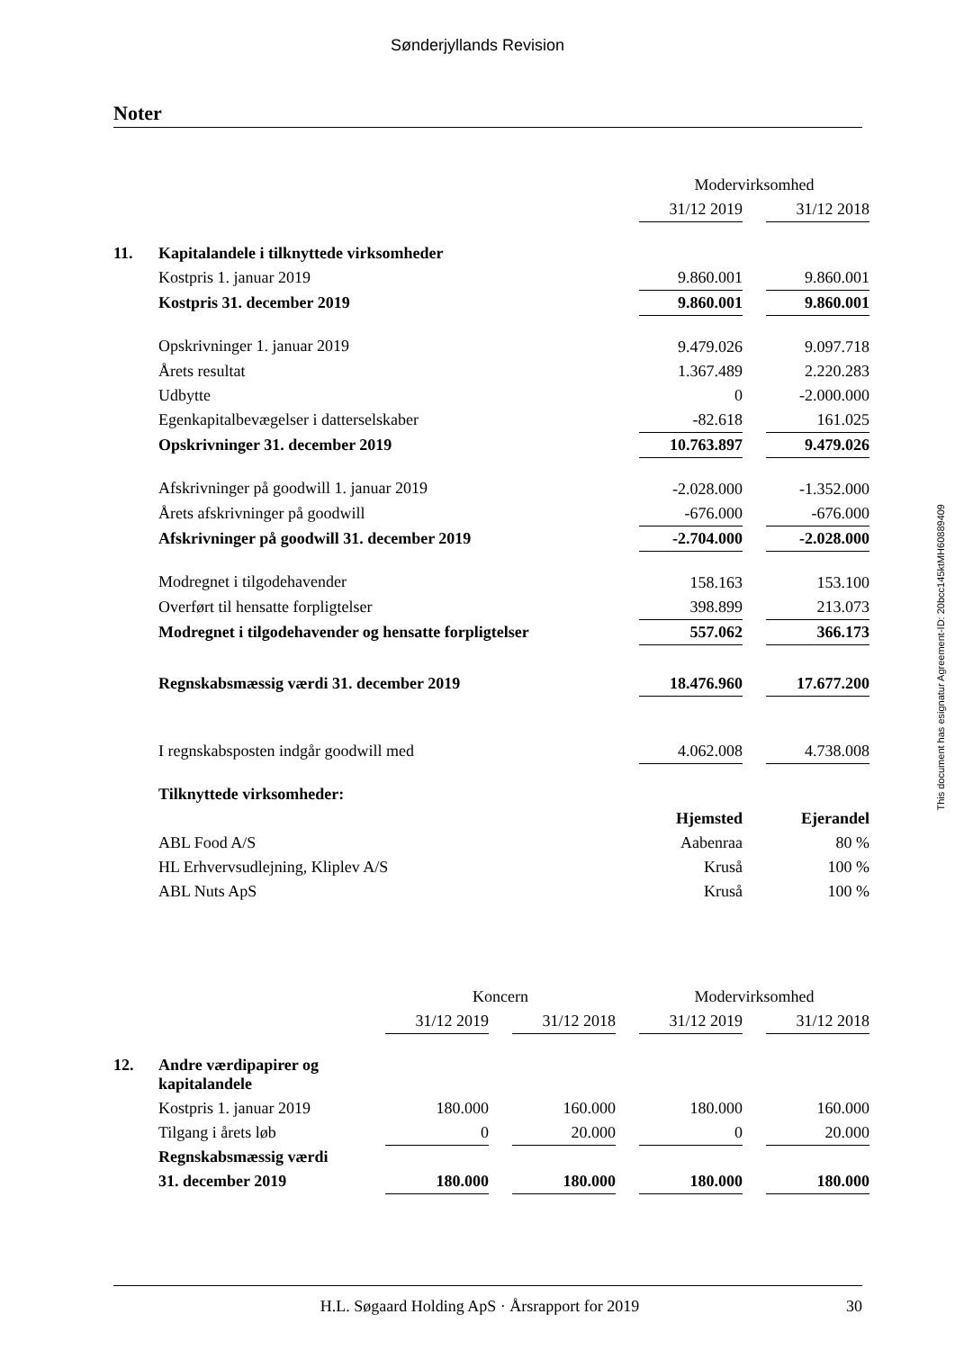Sønderjyllands Revision
Noter
| | | Modervirksomhed | | |
| | | 31/12 2019 | | 31/12 2018 |
| 11. | Kapitalandele i tilknyttede virksomheder | | | |
| | Kostpris 1. januar 2019 | 9.860.001 | | 9.860.001 |
| | Kostpris 31. december 2019 | 9.860.001 | | 9.860.001 |
| | Opskrivninger 1. januar 2019 | 9.479.026 | | 9.097.718 |
| | Årets resultat | 1.367.489 | | 2.220.283 |
| | Udbytte | 0 | | -2.000.000 |
| | Egenkapitalbevægelser i datterselskaber | -82.618 | | 161.025 |
| | Opskrivninger 31. december 2019 | 10.763.897 | | 9.479.026 |
| | Afskrivninger på goodwill 1. januar 2019 | -2.028.000 | | -1.352.000 |
| | Årets afskrivninger på goodwill | -676.000 | | -676.000 |
| | Afskrivninger på goodwill 31. december 2019 | -2.704.000 | | -2.028.000 |
| | Modregnet i tilgodehavender | 158.163 | | 153.100 |
| | Overført til hensatte forpligtelser | 398.899 | | 213.073 |
| | Modregnet i tilgodehavender og hensatte forpligtelser | 557.062 | | 366.173 |
| | Regnskabsmæssig værdi 31. december 2019 | 18.476.960 | | 17.677.200 |
| | I regnskabsposten indgår goodwill med | 4.062.008 | | 4.738.008 |
| | Tilknyttede virksomheder: | | | |
| | | Hjemsted | | Ejerandel |
| | ABL Food A/S | Aabenraa | | 80 % |
| | HL Erhvervsudlejning, Kliplev A/S | Kruså | | 100 % |
| | ABL Nuts ApS | Kruså | | 100 % |
| | | Koncern | | | | Modervirksomhed | | |
| | | 31/12 2019 | | 31/12 2018 | | 31/12 2019 | | 31/12 2018 |
| 12. | Andre værdipapirer og kapitalandele | | | | | | | |
| | Kostpris 1. januar 2019 | 180.000 | | 160.000 | | 180.000 | | 160.000 |
| | Tilgang i årets løb | 0 | | 20.000 | | 0 | | 20.000 |
| | Regnskabsmæssig værdi | | | | | | | |
| | 31. december 2019 | 180.000 | | 180.000 | | 180.000 | | 180.000 |
This document has esignatur Agreement-ID: 20bcc145ktMH60889409
H.L. Søgaard Holding ApS · Årsrapport for 2019 30